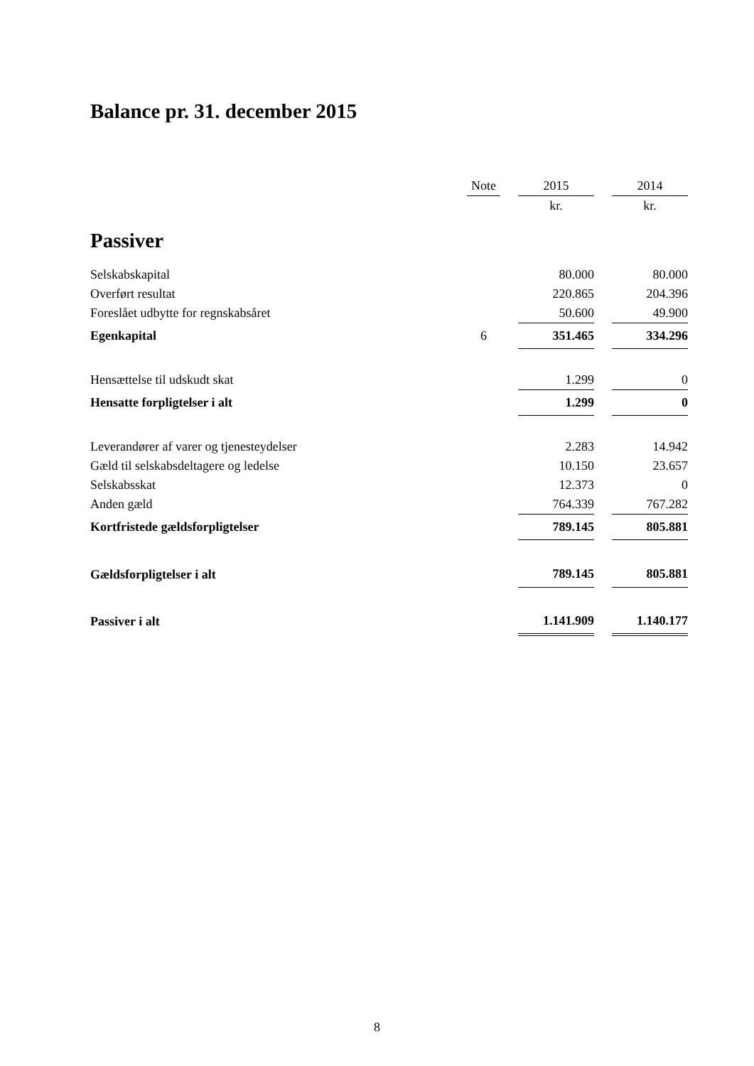Balance pr. 31. december 2015
| | Note | | 2015 | | 2014 |
| --- | --- | --- | --- | --- | --- |
| | | | kr. | | kr. |
| Passiver | | | | | |
| Selskabskapital | | | 80.000 | | 80.000 |
| Overført resultat | | | 220.865 | | 204.396 |
| Foreslået udbytte for regnskabsåret | | | 50.600 | | 49.900 |
| Egenkapital | 6 | | 351.465 | | 334.296 |
| Hensættelse til udskudt skat | | | 1.299 | | 0 |
| Hensatte forpligtelser i alt | | | 1.299 | | 0 |
| Leverandører af varer og tjenesteydelser | | | 2.283 | | 14.942 |
| Gæld til selskabsdeltagere og ledelse | | | 10.150 | | 23.657 |
| Selskabsskat | | | 12.373 | | 0 |
| Anden gæld | | | 764.339 | | 767.282 |
| Kortfristede gældsforpligtelser | | | 789.145 | | 805.881 |
| Gældsforpligtelser i alt | | | 789.145 | | 805.881 |
| Passiver i alt | | | 1.141.909 | | 1.140.177 |
8